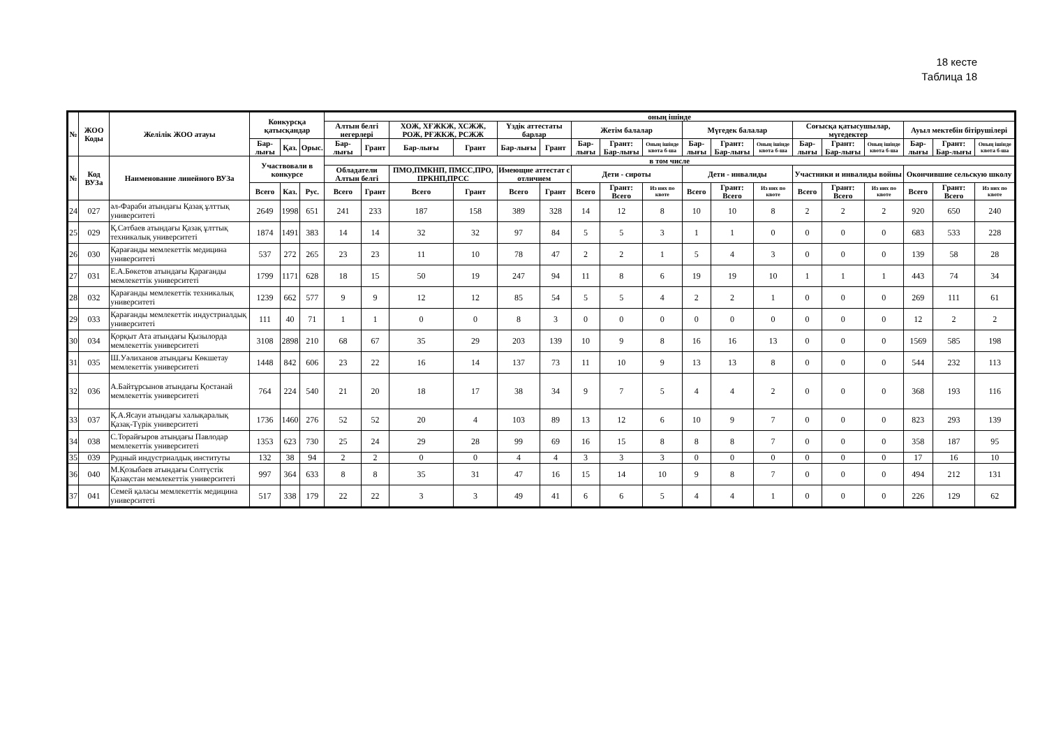18 кесте
Таблица 18
| № | ЖОО Коды | Желілік ЖОО атауы | Конкурсқа қатысқандар | | | оның ішінде | | | | | | | | | | | | | | | | | |
| --- | --- | --- | --- | --- | --- | --- | --- | --- | --- | --- | --- | --- | --- | --- | --- | --- | --- | --- | --- | --- | --- | --- | --- |
| | | | | | | Алтын белгі иегерлері | | ХОЖ, ХҒЖКЖ, ХСЖЖ, РОЖ, РҒЖКЖ, РСЖЖ | | Үздік аттестаты барлар | | Жетім балалар | | | Мүгедек балалар | | | Соғысқа қатысушылар, мүгедектер | | | Ауыл мектебін бітірушілері | | |
| | | | Бар-лығы | Қаз. | Орыс. | Бар-лығы | Грант | Бар-лығы | Грант | Бар-лығы | Грант | Бар-лығы | Грант: Бар-лығы | Оның ішінде квота б-ша | Бар-лығы | Грант: Бар-лығы | Оның ішінде квота б-ша | Бар-лығы | Грант: Бар-лығы | Оның ішінде квота б-ша | Бар-лығы | Грант: Бар-лығы | Оның ішінде квота б-ша |
| № | Код ВУЗа | Наименование линейного ВУЗа | Участвовали в конкурсе | | | в том числе | | | | | | | | | | | | | | | | | |
| | | | | | | Обладатели Алтын белгі | | ПМО,ПМКНП, ПМСС,ПРО, ПРКНП,ПРСС | | Имеющие аттестат с отличием | | Дети - сироты | | | Дети - инвалиды | | | Участники и инвалиды войны | | | Окончившие сельскую школу | | |
| | | | Всего | Каз. | Рус. | Всего | Грант | Всего | Грант | Всего | Грант | Всего | Грант: Всего | Из них по квоте | Всего | Грант: Всего | Из них по квоте | Всего | Грант: Всего | Из них по квоте | Всего | Грант: Всего | Из них по квоте |
| 24 | 027 | әл-Фараби атындағы Қазақ ұлттық университеті | 2649 | 1998 | 651 | 241 | 233 | 187 | 158 | 389 | 328 | 14 | 12 | 8 | 10 | 10 | 8 | 2 | 2 | 2 | 920 | 650 | 240 |
| 25 | 029 | Қ.Сәтбаев атындағы Қазақ ұлттық техникалық университеті | 1874 | 1491 | 383 | 14 | 14 | 32 | 32 | 97 | 84 | 5 | 5 | 3 | 1 | 1 | 0 | 0 | 0 | 0 | 683 | 533 | 228 |
| 26 | 030 | Қарағанды мемлекеттік медицина университеті | 537 | 272 | 265 | 23 | 23 | 11 | 10 | 78 | 47 | 2 | 2 | 1 | 5 | 4 | 3 | 0 | 0 | 0 | 139 | 58 | 28 |
| 27 | 031 | Е.А.Бөкетов атындағы Қарағанды мемлекеттік университеті | 1799 | 1171 | 628 | 18 | 15 | 50 | 19 | 247 | 94 | 11 | 8 | 6 | 19 | 19 | 10 | 1 | 1 | 1 | 443 | 74 | 34 |
| 28 | 032 | Қарағанды мемлекеттік техникалық университеті | 1239 | 662 | 577 | 9 | 9 | 12 | 12 | 85 | 54 | 5 | 5 | 4 | 2 | 2 | 1 | 0 | 0 | 0 | 269 | 111 | 61 |
| 29 | 033 | Қарағанды мемлекеттік индустриалдық университеті | 111 | 40 | 71 | 1 | 1 | 0 | 0 | 8 | 3 | 0 | 0 | 0 | 0 | 0 | 0 | 0 | 0 | 0 | 12 | 2 | 2 |
| 30 | 034 | Қорқыт Ата атындағы Қызылорда мемлекеттік университеті | 3108 | 2898 | 210 | 68 | 67 | 35 | 29 | 203 | 139 | 10 | 9 | 8 | 16 | 16 | 13 | 0 | 0 | 0 | 1569 | 585 | 198 |
| 31 | 035 | Ш.Уәлиханов атындағы Көкшетау мемлекеттік университеті | 1448 | 842 | 606 | 23 | 22 | 16 | 14 | 137 | 73 | 11 | 10 | 9 | 13 | 13 | 8 | 0 | 0 | 0 | 544 | 232 | 113 |
| 32 | 036 | А.Байтұрсынов атындағы Қостанай мемлекеттік университеті | 764 | 224 | 540 | 21 | 20 | 18 | 17 | 38 | 34 | 9 | 7 | 5 | 4 | 4 | 2 | 0 | 0 | 0 | 368 | 193 | 116 |
| 33 | 037 | Қ.А.Ясауи атындағы халықаралық Қазақ-Түрік университеті | 1736 | 1460 | 276 | 52 | 52 | 20 | 4 | 103 | 89 | 13 | 12 | 6 | 10 | 9 | 7 | 0 | 0 | 0 | 823 | 293 | 139 |
| 34 | 038 | С.Торайғыров атындағы Павлодар мемлекеттік университеті | 1353 | 623 | 730 | 25 | 24 | 29 | 28 | 99 | 69 | 16 | 15 | 8 | 8 | 8 | 7 | 0 | 0 | 0 | 358 | 187 | 95 |
| 35 | 039 | Рудный индустриалдық институты | 132 | 38 | 94 | 2 | 2 | 0 | 0 | 4 | 4 | 3 | 3 | 3 | 0 | 0 | 0 | 0 | 0 | 0 | 17 | 16 | 10 |
| 36 | 040 | М.Қозыбаев атындағы Солтүстік Қазақстан мемлекеттік университеті | 997 | 364 | 633 | 8 | 8 | 35 | 31 | 47 | 16 | 15 | 14 | 10 | 9 | 8 | 7 | 0 | 0 | 0 | 494 | 212 | 131 |
| 37 | 041 | Семей қаласы мемлекеттік медицина университеті | 517 | 338 | 179 | 22 | 22 | 3 | 3 | 49 | 41 | 6 | 6 | 5 | 4 | 4 | 1 | 0 | 0 | 0 | 226 | 129 | 62 |